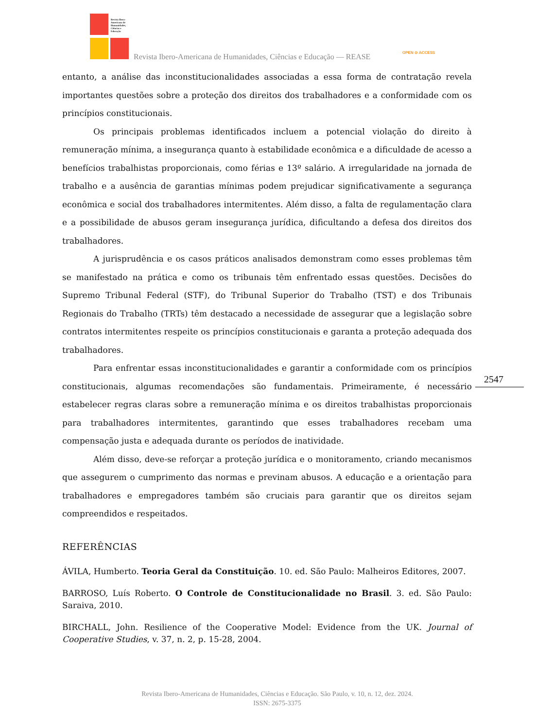Revista Ibero-
Americana de
Humanidades,
Ciências e
Educação
Revista Ibero-Americana de Humanidades, Ciências e Educação — REASE
OPEN ⊙ ACCESS
2547
entanto, a análise das inconstitucionalidades associadas a essa forma de contratação revela importantes questões sobre a proteção dos direitos dos trabalhadores e a conformidade com os princípios constitucionais.
Os principais problemas identificados incluem a potencial violação do direito à remuneração mínima, a insegurança quanto à estabilidade econômica e a dificuldade de acesso a benefícios trabalhistas proporcionais, como férias e 13º salário. A irregularidade na jornada de trabalho e a ausência de garantias mínimas podem prejudicar significativamente a segurança econômica e social dos trabalhadores intermitentes. Além disso, a falta de regulamentação clara e a possibilidade de abusos geram insegurança jurídica, dificultando a defesa dos direitos dos trabalhadores.
A jurisprudência e os casos práticos analisados demonstram como esses problemas têm se manifestado na prática e como os tribunais têm enfrentado essas questões. Decisões do Supremo Tribunal Federal (STF), do Tribunal Superior do Trabalho (TST) e dos Tribunais Regionais do Trabalho (TRTs) têm destacado a necessidade de assegurar que a legislação sobre contratos intermitentes respeite os princípios constitucionais e garanta a proteção adequada dos trabalhadores.
Para enfrentar essas inconstitucionalidades e garantir a conformidade com os princípios constitucionais, algumas recomendações são fundamentais. Primeiramente, é necessário estabelecer regras claras sobre a remuneração mínima e os direitos trabalhistas proporcionais para trabalhadores intermitentes, garantindo que esses trabalhadores recebam uma compensação justa e adequada durante os períodos de inatividade.
Além disso, deve-se reforçar a proteção jurídica e o monitoramento, criando mecanismos que assegurem o cumprimento das normas e previnam abusos. A educação e a orientação para trabalhadores e empregadores também são cruciais para garantir que os direitos sejam compreendidos e respeitados.
REFERÊNCIAS
ÁVILA, Humberto. Teoria Geral da Constituição. 10. ed. São Paulo: Malheiros Editores, 2007.
BARROSO, Luís Roberto. O Controle de Constitucionalidade no Brasil. 3. ed. São Paulo: Saraiva, 2010.
BIRCHALL, John. Resilience of the Cooperative Model: Evidence from the UK. Journal of Cooperative Studies, v. 37, n. 2, p. 15-28, 2004.
Revista Ibero-Americana de Humanidades, Ciências e Educação. São Paulo, v. 10, n. 12, dez. 2024.
ISSN: 2675-3375